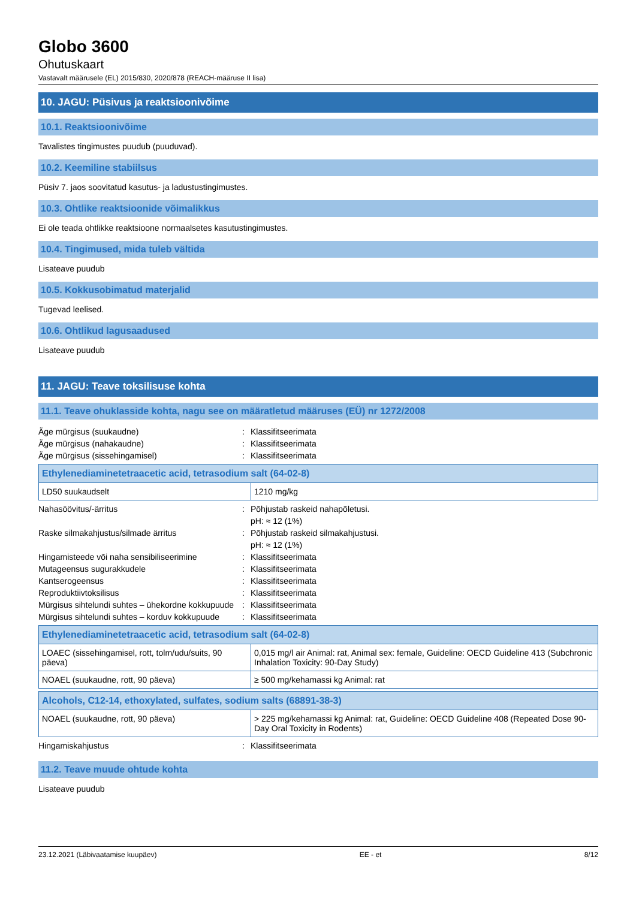Globo 3600
Ohutuskaart
Vastavalt määrusele (EL) 2015/830, 2020/878 (REACH-määruse II lisa)
10. JAGU: Püsivus ja reaktsioonivõime
10.1. Reaktsioonivõime
Tavalistes tingimustes puudub (puuduvad).
10.2. Keemiline stabiilsus
Püsiv 7. jaos soovitatud kasutus- ja ladustustingimustes.
10.3. Ohtlike reaktsioonide võimalikkus
Ei ole teada ohtlikke reaktsioone normaalsetes kasutustingimustes.
10.4. Tingimused, mida tuleb vältida
Lisateave puudub
10.5. Kokkusobimatud materjalid
Tugevad leelised.
10.6. Ohtlikud lagusaadused
Lisateave puudub
11. JAGU: Teave toksilisuse kohta
11.1. Teave ohuklasside kohta, nagu see on määratletud määruses (EÜ) nr 1272/2008
Äge mürgisus (suukaudne) : Klassifitseerimata
Äge mürgisus (nahakaudne) : Klassifitseerimata
Äge mürgisus (sissehingamisel) : Klassifitseerimata
| Ethylenediaminetetraacetic acid, tetrasodium salt (64-02-8) | |
| --- | --- |
| LD50 suukaudselt | 1210 mg/kg |
Nahasöövitus/-ärritus : Põhjustab raskeid nahapõletusi.
pH: ≈ 12 (1%)
Raske silmakahjustus/silmade ärritus : Põhjustab raskeid silmakahjustusi.
pH: ≈ 12 (1%)
Hingamisteede või naha sensibiliseerimine
: Klassifitseerimata
Mutageensus sugurakkudele : Klassifitseerimata
Kantserogeensus : Klassifitseerimata
Reproduktiivtoksilisus : Klassifitseerimata
Mürgisus sihtelundi suhtes – ühekordne kokkupuude
: Klassifitseerimata
Mürgisus sihtelundi suhtes – korduv kokkupuude
: Klassifitseerimata
| Ethylenediaminetetraacetic acid, tetrasodium salt (64-02-8) | |
| --- | --- |
| LOAEC (sissehingamisel, rott, tolm/udu/suits, 90 päeva) | 0,015 mg/l air Animal: rat, Animal sex: female, Guideline: OECD Guideline 413 (Subchronic Inhalation Toxicity: 90-Day Study) |
| NOAEL (suukaudne, rott, 90 päeva) | ≥ 500 mg/kehamassi kg Animal: rat |
| Alcohols, C12-14, ethoxylated, sulfates, sodium salts (68891-38-3) | |
| --- | --- |
| NOAEL (suukaudne, rott, 90 päeva) | > 225 mg/kehamassi kg Animal: rat, Guideline: OECD Guideline 408 (Repeated Dose 90-Day Oral Toxicity in Rodents) |
Hingamiskahjustus : Klassifitseerimata
11.2. Teave muude ohtude kohta
Lisateave puudub
23.12.2021 (Läbivaatamise kuupäev) EE - et 8/12